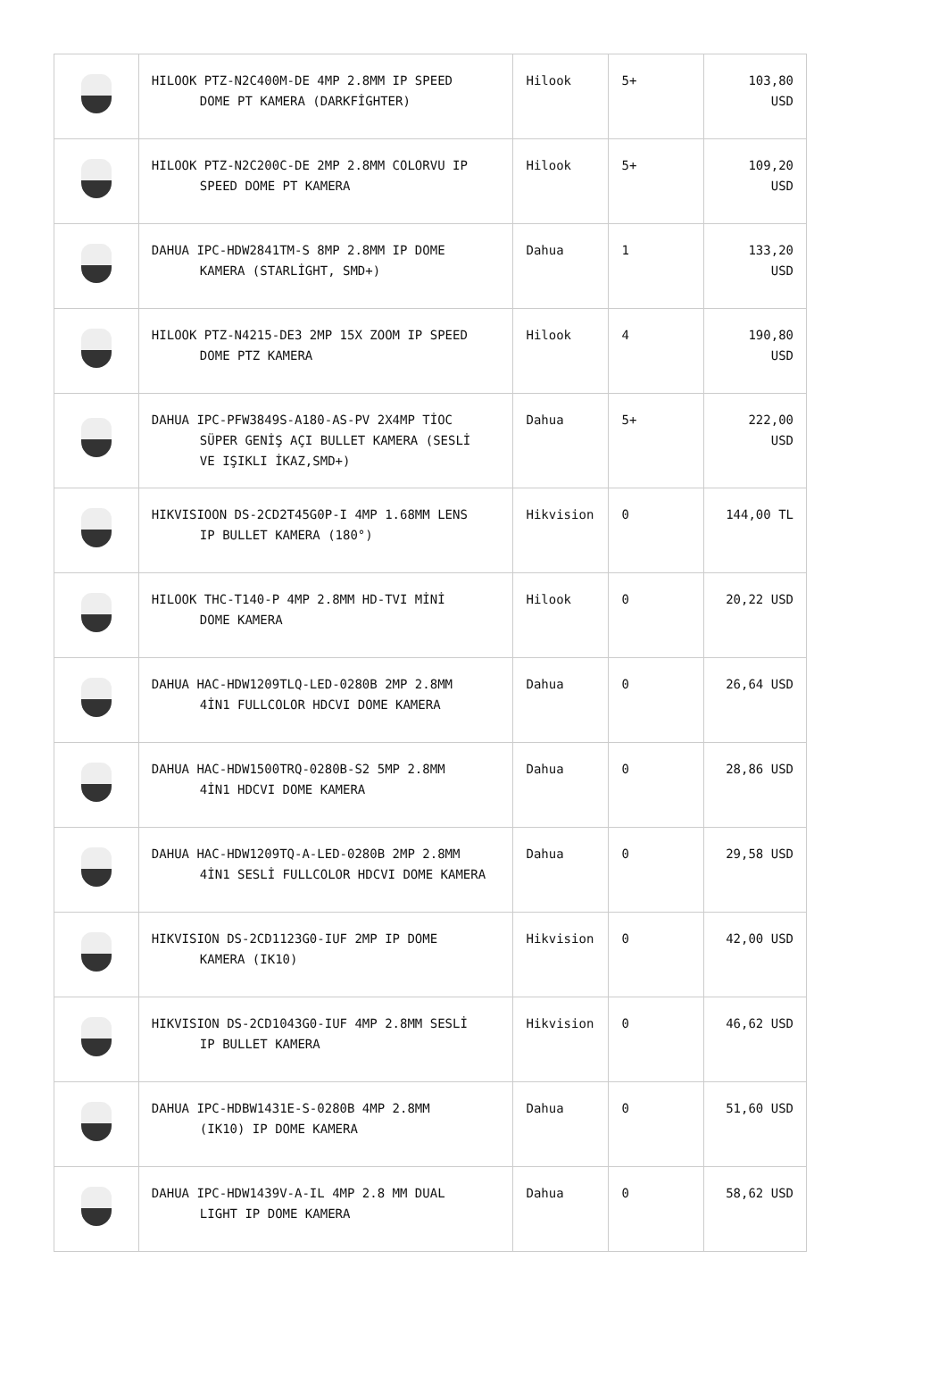| | HILOOK PTZ-N2C400M-DE 4MP 2.8MM IP SPEED DOME PT KAMERA (DARKFİGHTER) | Hilook | 5+ | 103,80 USD |
| | HILOOK PTZ-N2C200C-DE 2MP 2.8MM COLORVU IP SPEED DOME PT KAMERA | Hilook | 5+ | 109,20 USD |
| | DAHUA IPC-HDW2841TM-S 8MP 2.8MM IP DOME KAMERA (STARLİGHT, SMD+) | Dahua | 1 | 133,20 USD |
| | HILOOK PTZ-N4215-DE3 2MP 15X ZOOM IP SPEED DOME PTZ KAMERA | Hilook | 4 | 190,80 USD |
| | DAHUA IPC-PFW3849S-A180-AS-PV 2X4MP TİOC SÜPER GENİŞ AÇI BULLET KAMERA (SESLİ VE IŞIKLI İKAZ,SMD+) | Dahua | 5+ | 222,00 USD |
| | HIKVISIOON DS-2CD2T45G0P-I 4MP 1.68MM LENS IP BULLET KAMERA (180°) | Hikvision | 0 | 144,00 TL |
| | HILOOK THC-T140-P 4MP 2.8MM HD-TVI MİNİ DOME KAMERA | Hilook | 0 | 20,22 USD |
| | DAHUA HAC-HDW1209TLQ-LED-0280B 2MP 2.8MM 4İN1 FULLCOLOR HDCVI DOME KAMERA | Dahua | 0 | 26,64 USD |
| | DAHUA HAC-HDW1500TRQ-0280B-S2 5MP 2.8MM 4İN1 HDCVI DOME KAMERA | Dahua | 0 | 28,86 USD |
| | DAHUA HAC-HDW1209TQ-A-LED-0280B 2MP 2.8MM 4İN1 SESLİ FULLCOLOR HDCVI DOME KAMERA | Dahua | 0 | 29,58 USD |
| | HIKVISION DS-2CD1123G0-IUF 2MP IP DOME KAMERA (IK10) | Hikvision | 0 | 42,00 USD |
| | HIKVISION DS-2CD1043G0-IUF 4MP 2.8MM SESLİ IP BULLET KAMERA | Hikvision | 0 | 46,62 USD |
| | DAHUA IPC-HDBW1431E-S-0280B 4MP 2.8MM (IK10) IP DOME KAMERA | Dahua | 0 | 51,60 USD |
| | DAHUA IPC-HDW1439V-A-IL 4MP 2.8 MM DUAL LIGHT IP DOME KAMERA | Dahua | 0 | 58,62 USD |